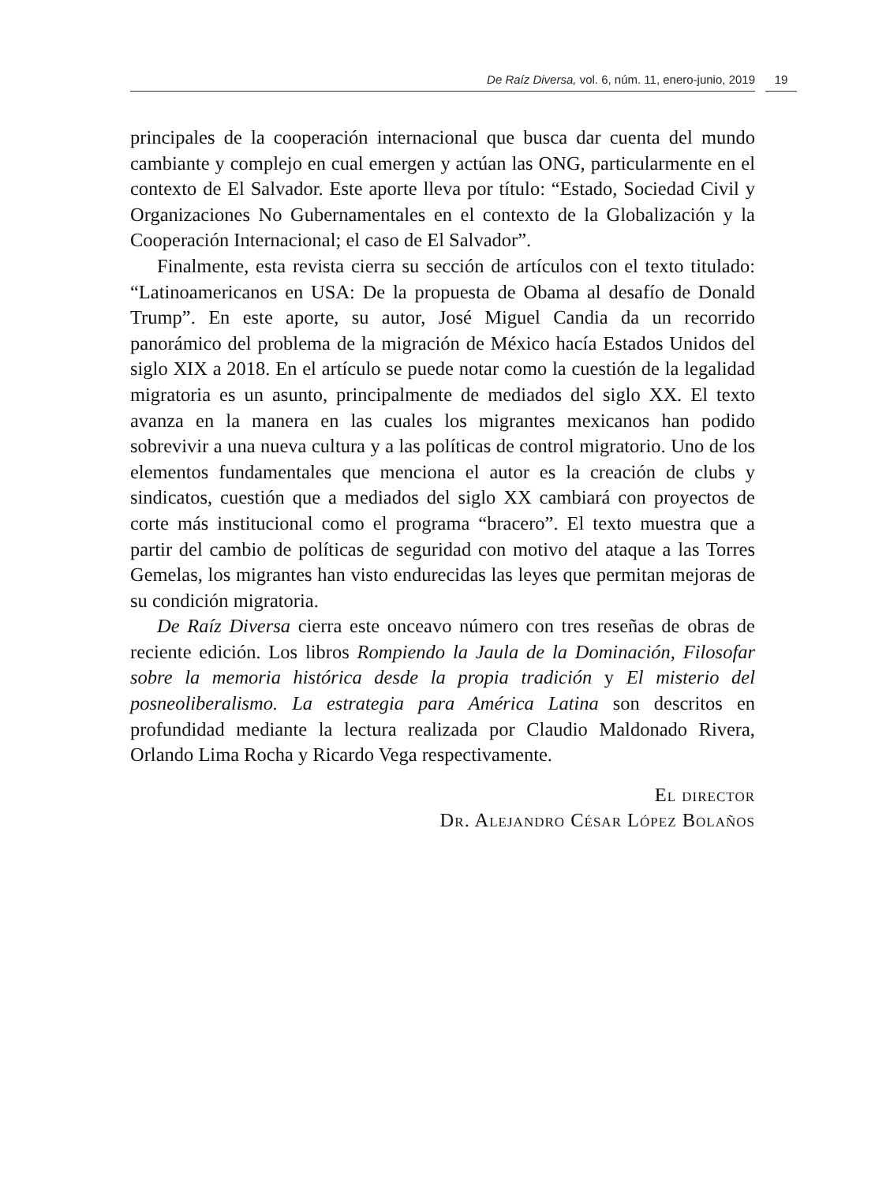De Raíz Diversa, vol. 6, núm. 11, enero-junio, 2019 19
principales de la cooperación internacional que busca dar cuenta del mundo cambiante y complejo en cual emergen y actúan las ONG, particularmente en el contexto de El Salvador. Este aporte lleva por título: “Estado, Sociedad Civil y Organizaciones No Gubernamentales en el contexto de la Globalización y la Cooperación Internacional; el caso de El Salvador”.
Finalmente, esta revista cierra su sección de artículos con el texto titulado: “Latinoamericanos en USA: De la propuesta de Obama al desafío de Donald Trump”. En este aporte, su autor, José Miguel Candia da un recorrido panorámico del problema de la migración de México hacía Estados Unidos del siglo XIX a 2018. En el artículo se puede notar como la cuestión de la legalidad migratoria es un asunto, principalmente de mediados del siglo XX. El texto avanza en la manera en las cuales los migrantes mexicanos han podido sobrevivir a una nueva cultura y a las políticas de control migratorio. Uno de los elementos fundamentales que menciona el autor es la creación de clubs y sindicatos, cuestión que a mediados del siglo XX cambiará con proyectos de corte más institucional como el programa “bracero”. El texto muestra que a partir del cambio de políticas de seguridad con motivo del ataque a las Torres Gemelas, los migrantes han visto endurecidas las leyes que permitan mejoras de su condición migratoria.
De Raíz Diversa cierra este onceavo número con tres reseñas de obras de reciente edición. Los libros Rompiendo la Jaula de la Dominación, Filosofar sobre la memoria histórica desde la propia tradición y El misterio del posneoliberalismo. La estrategia para América Latina son descritos en profundidad mediante la lectura realizada por Claudio Maldonado Rivera, Orlando Lima Rocha y Ricardo Vega respectivamente.
El director
Dr. Alejandro César López Bolaños